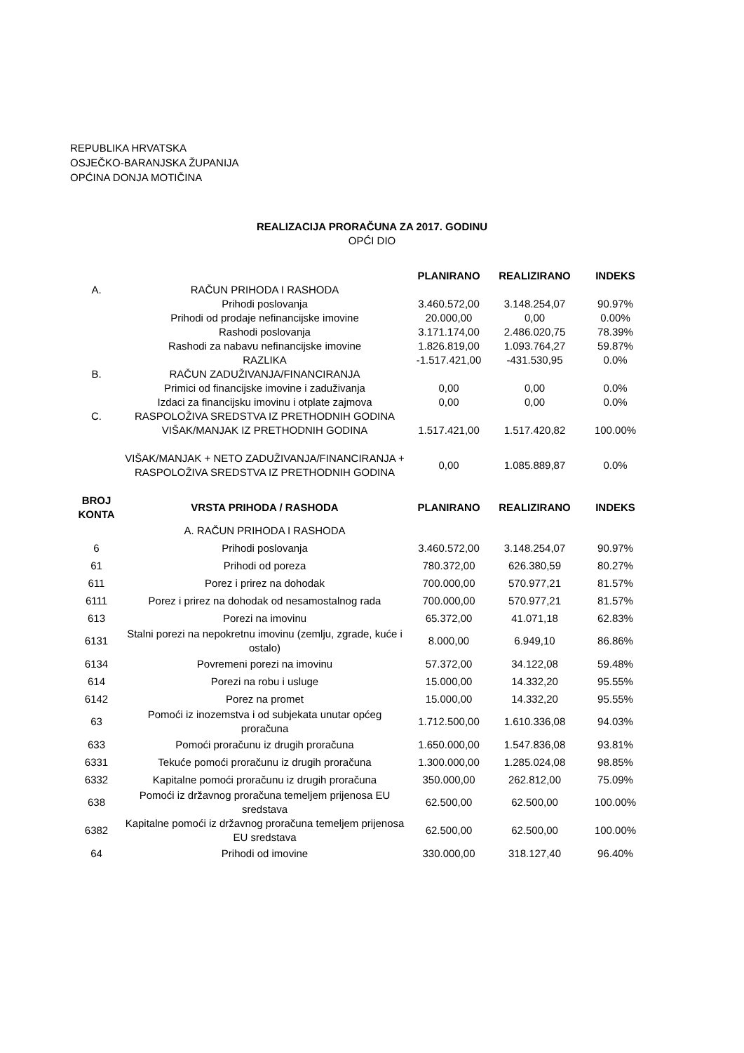REPUBLIKA HRVATSKA
OSJEČKO-BARANJSKA ŽUPANIJA
OPĆINA DONJA MOTIČINA
REALIZACIJA PRORAČUNA ZA 2017. GODINU
OPĆI DIO
| | | PLANIRANO | REALIZIRANO | INDEKS |
| --- | --- | --- | --- | --- |
| A. | RAČUN PRIHODA I RASHODA | | | |
| | Prihodi poslovanja | 3.460.572,00 | 3.148.254,07 | 90.97% |
| | Prihodi od prodaje nefinancijske imovine | 20.000,00 | 0,00 | 0.00% |
| | Rashodi poslovanja | 3.171.174,00 | 2.486.020,75 | 78.39% |
| | Rashodi za nabavu nefinancijske imovine | 1.826.819,00 | 1.093.764,27 | 59.87% |
| | RAZLIKA | -1.517.421,00 | -431.530,95 | 0.0% |
| B. | RAČUN ZADUŽIVANJA/FINANCIRANJA | | | |
| | Primici od financijske imovine i zaduživanja | 0,00 | 0,00 | 0.0% |
| | Izdaci za financijsku imovinu i otplate zajmova | 0,00 | 0,00 | 0.0% |
| C. | RASPOLOŽIVA SREDSTVA IZ PRETHODNIH GODINA | | | |
| | VIŠAK/MANJAK IZ PRETHODNIH GODINA | 1.517.421,00 | 1.517.420,82 | 100.00% |
| | VIŠAK/MANJAK + NETO ZADUŽIVANJA/FINANCIRANJA + RASPOLOŽIVA SREDSTVA IZ PRETHODNIH GODINA | 0,00 | 1.085.889,87 | 0.0% |
| BROJ KONTA | VRSTA PRIHODA / RASHODA | PLANIRANO | REALIZIRANO | INDEKS |
| --- | --- | --- | --- | --- |
| | A. RAČUN PRIHODA I RASHODA | | | |
| 6 | Prihodi poslovanja | 3.460.572,00 | 3.148.254,07 | 90.97% |
| 61 | Prihodi od poreza | 780.372,00 | 626.380,59 | 80.27% |
| 611 | Porez i prirez na dohodak | 700.000,00 | 570.977,21 | 81.57% |
| 6111 | Porez i prirez na dohodak od nesamostalnog rada | 700.000,00 | 570.977,21 | 81.57% |
| 613 | Porezi na imovinu | 65.372,00 | 41.071,18 | 62.83% |
| 6131 | Stalni porezi na nepokretnu imovinu (zemlju, zgrade, kuće i ostalo) | 8.000,00 | 6.949,10 | 86.86% |
| 6134 | Povremeni porezi na imovinu | 57.372,00 | 34.122,08 | 59.48% |
| 614 | Porezi na robu i usluge | 15.000,00 | 14.332,20 | 95.55% |
| 6142 | Porez na promet | 15.000,00 | 14.332,20 | 95.55% |
| 63 | Pomoći iz inozemstva i od subjekata unutar općeg proračuna | 1.712.500,00 | 1.610.336,08 | 94.03% |
| 633 | Pomoći proračunu iz drugih proračuna | 1.650.000,00 | 1.547.836,08 | 93.81% |
| 6331 | Tekuće pomoći proračunu iz drugih proračuna | 1.300.000,00 | 1.285.024,08 | 98.85% |
| 6332 | Kapitalne pomoći proračunu iz drugih proračuna | 350.000,00 | 262.812,00 | 75.09% |
| 638 | Pomoći iz državnog proračuna temeljem prijenosa EU sredstava | 62.500,00 | 62.500,00 | 100.00% |
| 6382 | Kapitalne pomoći iz državnog proračuna temeljem prijenosa EU sredstava | 62.500,00 | 62.500,00 | 100.00% |
| 64 | Prihodi od imovine | 330.000,00 | 318.127,40 | 96.40% |